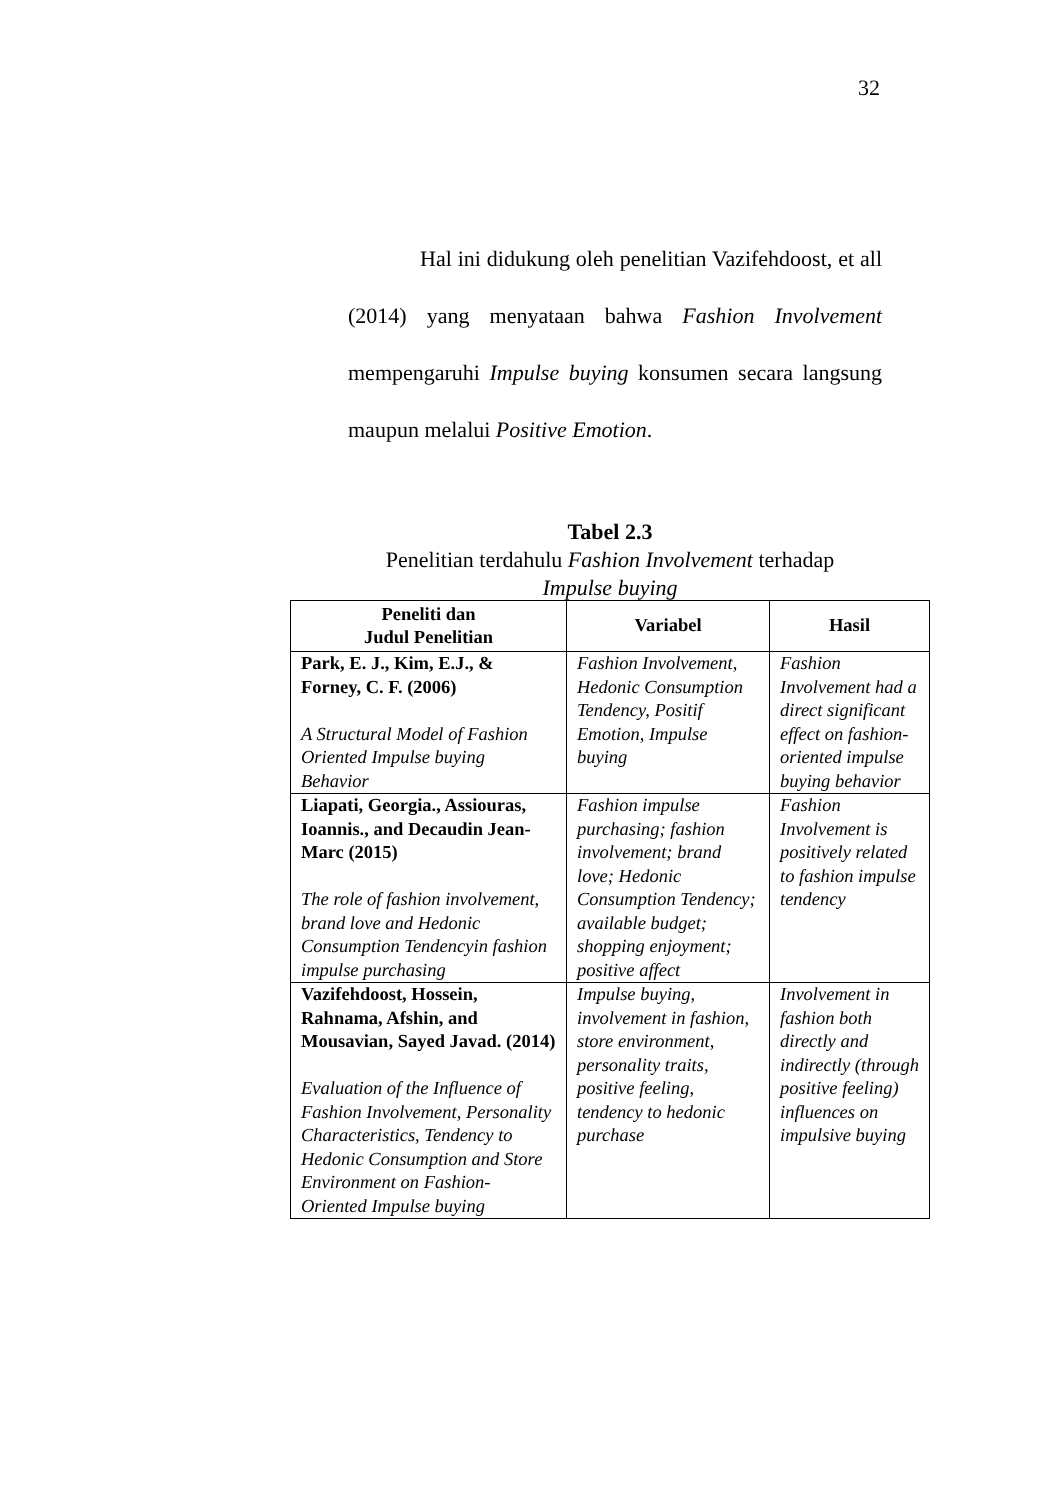32
Hal ini didukung oleh penelitian Vazifehdoost, et all (2014) yang menyataan bahwa Fashion Involvement mempengaruhi Impulse buying konsumen secara langsung maupun melalui Positive Emotion.
Tabel 2.3
Penelitian terdahulu Fashion Involvement terhadap
Impulse buying
| Peneliti dan Judul Penelitian | Variabel | Hasil |
| --- | --- | --- |
| Park, E. J., Kim, E.J., & Forney, C. F. (2006) A Structural Model of Fashion Oriented Impulse buying Behavior | Fashion Involvement, Hedonic Consumption Tendency, Positif Emotion, Impulse buying | Fashion Involvement had a direct significant effect on fashion-oriented impulse buying behavior |
| Liapati, Georgia., Assiouras, Ioannis., and Decaudin Jean-Marc (2015) The role of fashion involvement, brand love and Hedonic Consumption Tendencyin fashion impulse purchasing | Fashion impulse purchasing; fashion involvement; brand love; Hedonic Consumption Tendency; available budget; shopping enjoyment; positive affect | Fashion Involvement is positively related to fashion impulse tendency |
| Vazifehdoost, Hossein, Rahnama, Afshin, and Mousavian, Sayed Javad. (2014) Evaluation of the Influence of Fashion Involvement, Personality Characteristics, Tendency to Hedonic Consumption and Store Environment on Fashion-Oriented Impulse buying | Impulse buying, involvement in fashion, store environment, personality traits, positive feeling, tendency to hedonic purchase | Involvement in fashion both directly and indirectly (through positive feeling) influences on impulsive buying |